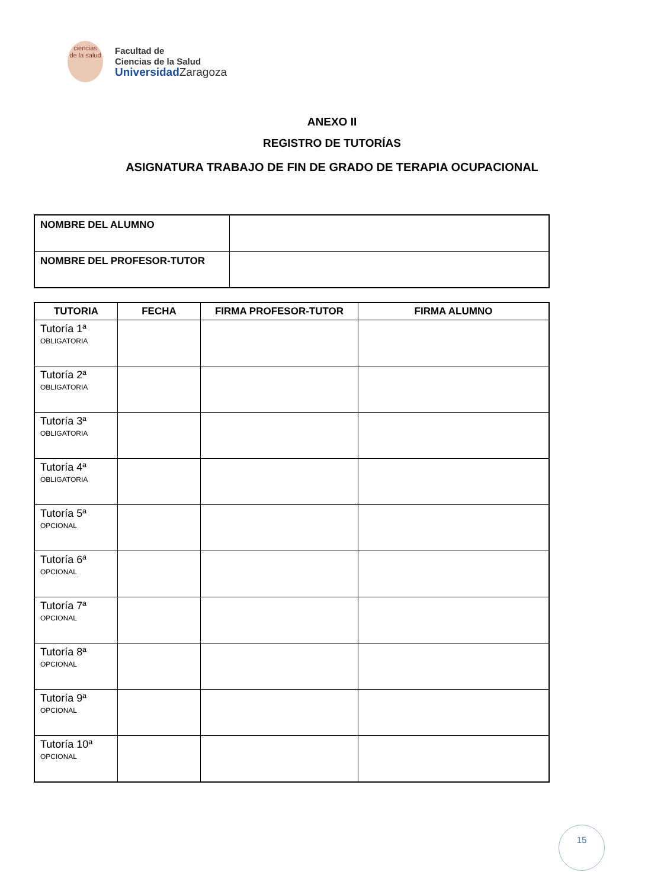ciencias
de la salud
Facultad de
Ciencias de la Salud
Universidad Zaragoza
ANEXO II
REGISTRO DE TUTORÍAS
ASIGNATURA TRABAJO DE FIN DE GRADO DE TERAPIA OCUPACIONAL
| NOMBRE DEL ALUMNO | |
| NOMBRE DEL PROFESOR-TUTOR | |
| TUTORIA | FECHA | FIRMA PROFESOR-TUTOR | FIRMA ALUMNO |
| --- | --- | --- | --- |
| Tutoría 1ª OBLIGATORIA | | | |
| Tutoría 2ª OBLIGATORIA | | | |
| Tutoría 3ª OBLIGATORIA | | | |
| Tutoría 4ª OBLIGATORIA | | | |
| Tutoría 5ª OPCIONAL | | | |
| Tutoría 6ª OPCIONAL | | | |
| Tutoría 7ª OPCIONAL | | | |
| Tutoría 8ª OPCIONAL | | | |
| Tutoría 9ª OPCIONAL | | | |
| Tutoría 10ª OPCIONAL | | | |
15